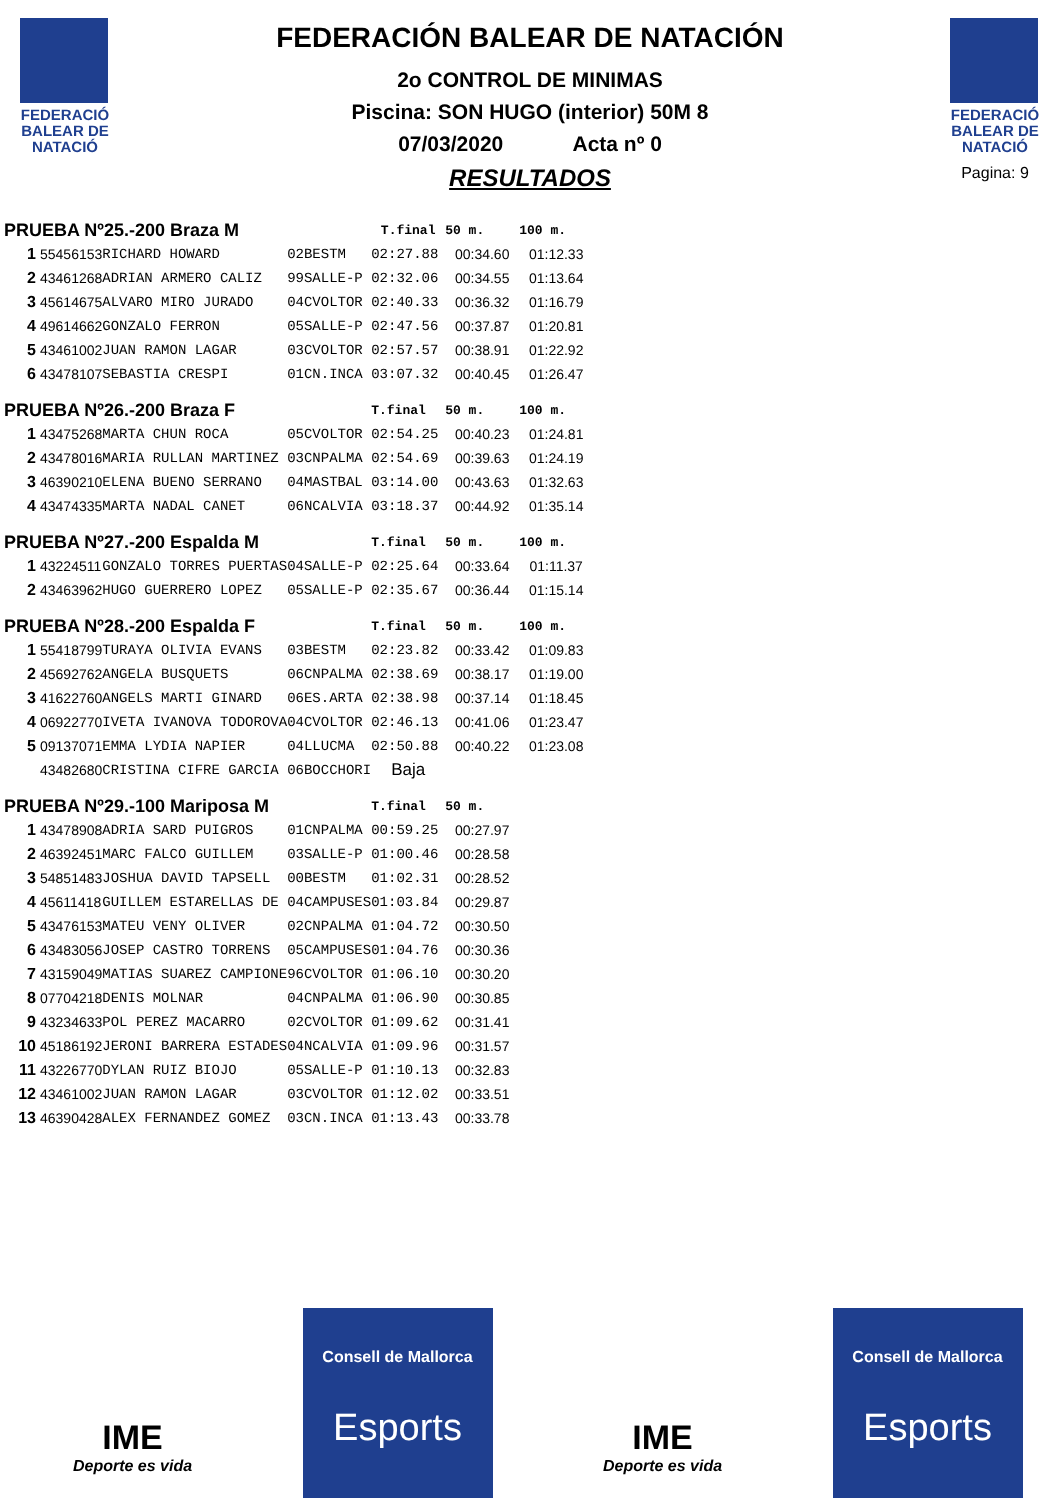FEDERACIÓ
BALEAR DE
NATACIÓ
FEDERACIÓN BALEAR DE NATACIÓN
2o CONTROL DE MINIMAS
Piscina: SON HUGO (interior) 50M 8
07/03/2020 Acta nº 0
RESULTADOS
FEDERACIÓ
BALEAR DE
NATACIÓ
Pagina: 9
| PRUEBA Nº25.-200 Braza M | | | | | T.final | 50 m. | 100 m. |
| 1 | 55456153 | RICHARD HOWARD | 02 | BESTM | 02:27.88 | 00:34.60 | 01:12.33 |
| 2 | 43461268 | ADRIAN ARMERO CALIZ | 99 | SALLE-P | 02:32.06 | 00:34.55 | 01:13.64 |
| 3 | 45614675 | ALVARO MIRO JURADO | 04 | CVOLTOR | 02:40.33 | 00:36.32 | 01:16.79 |
| 4 | 49614662 | GONZALO FERRON | 05 | SALLE-P | 02:47.56 | 00:37.87 | 01:20.81 |
| 5 | 43461002 | JUAN RAMON LAGAR | 03 | CVOLTOR | 02:57.57 | 00:38.91 | 01:22.92 |
| 6 | 43478107 | SEBASTIA CRESPI | 01 | CN.INCA | 03:07.32 | 00:40.45 | 01:26.47 |
| PRUEBA Nº26.-200 Braza F | | | | | T.final | 50 m. | 100 m. |
| 1 | 43475268 | MARTA CHUN ROCA | 05 | CVOLTOR | 02:54.25 | 00:40.23 | 01:24.81 |
| 2 | 43478016 | MARIA RULLAN MARTINEZ | 03 | CNPALMA | 02:54.69 | 00:39.63 | 01:24.19 |
| 3 | 46390210 | ELENA BUENO SERRANO | 04 | MASTBAL | 03:14.00 | 00:43.63 | 01:32.63 |
| 4 | 43474335 | MARTA NADAL CANET | 06 | NCALVIA | 03:18.37 | 00:44.92 | 01:35.14 |
| PRUEBA Nº27.-200 Espalda M | | | | | T.final | 50 m. | 100 m. |
| 1 | 43224511 | GONZALO TORRES PUERTAS | 04 | SALLE-P | 02:25.64 | 00:33.64 | 01:11.37 |
| 2 | 43463962 | HUGO GUERRERO LOPEZ | 05 | SALLE-P | 02:35.67 | 00:36.44 | 01:15.14 |
| PRUEBA Nº28.-200 Espalda F | | | | | T.final | 50 m. | 100 m. |
| 1 | 55418799 | TURAYA OLIVIA EVANS | 03 | BESTM | 02:23.82 | 00:33.42 | 01:09.83 |
| 2 | 45692762 | ANGELA BUSQUETS | 06 | CNPALMA | 02:38.69 | 00:38.17 | 01:19.00 |
| 3 | 41622760 | ANGELS MARTI GINARD | 06 | ES.ARTA | 02:38.98 | 00:37.14 | 01:18.45 |
| 4 | 06922770 | IVETA IVANOVA TODOROVA | 04 | CVOLTOR | 02:46.13 | 00:41.06 | 01:23.47 |
| 5 | 09137071 | EMMA LYDIA NAPIER | 04 | LLUCMA | 02:50.88 | 00:40.22 | 01:23.08 |
| | 43482680 | CRISTINA CIFRE GARCIA | 06 | BOCCHORI | Baja | | |
| PRUEBA Nº29.-100 Mariposa M | | | | | T.final | 50 m. | |
| 1 | 43478908 | ADRIA SARD PUIGROS | 01 | CNPALMA | 00:59.25 | 00:27.97 | |
| 2 | 46392451 | MARC FALCO GUILLEM | 03 | SALLE-P | 01:00.46 | 00:28.58 | |
| 3 | 54851483 | JOSHUA DAVID TAPSELL | 00 | BESTM | 01:02.31 | 00:28.52 | |
| 4 | 45611418 | GUILLEM ESTARELLAS DE | 04 | CAMPUSES | 01:03.84 | 00:29.87 | |
| 5 | 43476153 | MATEU VENY OLIVER | 02 | CNPALMA | 01:04.72 | 00:30.50 | |
| 6 | 43483056 | JOSEP CASTRO TORRENS | 05 | CAMPUSES | 01:04.76 | 00:30.36 | |
| 7 | 43159049 | MATIAS SUAREZ CAMPIONE | 96 | CVOLTOR | 01:06.10 | 00:30.20 | |
| 8 | 07704218 | DENIS MOLNAR | 04 | CNPALMA | 01:06.90 | 00:30.85 | |
| 9 | 43234633 | POL PEREZ MACARRO | 02 | CVOLTOR | 01:09.62 | 00:31.41 | |
| 10 | 45186192 | JERONI BARRERA ESTADES | 04 | NCALVIA | 01:09.96 | 00:31.57 | |
| 11 | 43226770 | DYLAN RUIZ BIOJO | 05 | SALLE-P | 01:10.13 | 00:32.83 | |
| 12 | 43461002 | JUAN RAMON LAGAR | 03 | CVOLTOR | 01:12.02 | 00:33.51 | |
| 13 | 46390428 | ALEX FERNANDEZ GOMEZ | 03 | CN.INCA | 01:13.43 | 00:33.78 | |
IME
Deporte es vida
Consell de Mallorca
Esports
IME
Deporte es vida
Consell de Mallorca
Esports